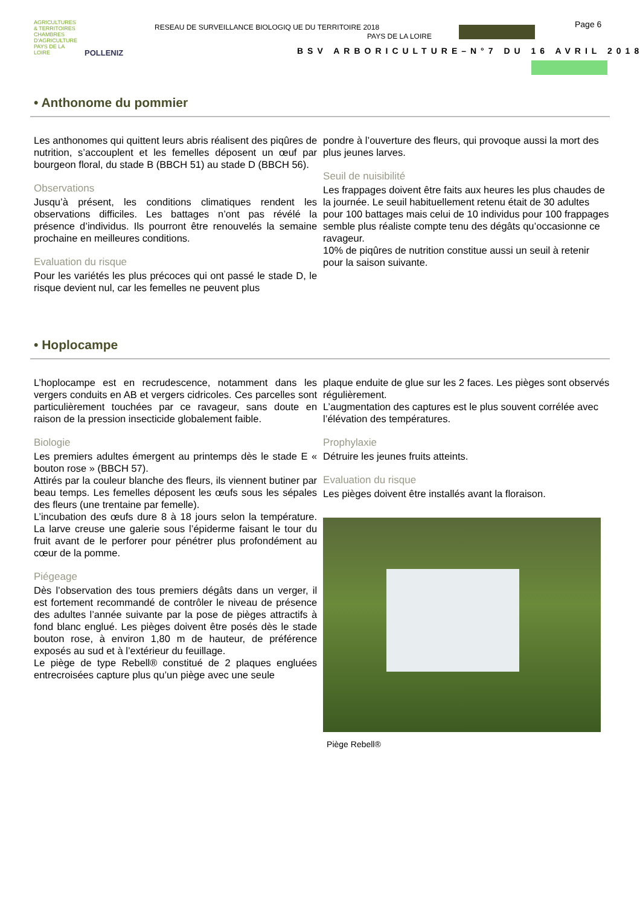AGRICULTURES & TERRITOIRES CHAMBRES D'AGRICULTURE PAYS DE LA LOIRE
POLLENIZ
RESEAU DE SURVEILLANCE BIOLOGIQ UE DU TERRITOIRE 2018
PAYS DE LA LOIRE
Page 6
BSV ARBORICULTURE–N°7 DU 16 AVRIL 2018
• Anthonome du pommier
Les anthonomes qui quittent leurs abris réalisent des piqûres de nutrition, s’accouplent et les femelles déposent un œuf par bourgeon floral, du stade B (BBCH 51) au stade D (BBCH 56).
Observations
Jusqu’à présent, les conditions climatiques rendent les observations difficiles. Les battages n’ont pas révélé la présence d’individus. Ils pourront être renouvelés la semaine prochaine en meilleures conditions.
Evaluation du risque
Pour les variétés les plus précoces qui ont passé le stade D, le risque devient nul, car les femelles ne peuvent plus
pondre à l’ouverture des fleurs, qui provoque aussi la mort des plus jeunes larves.
Seuil de nuisibilité
Les frappages doivent être faits aux heures les plus chaudes de la journée. Le seuil habituellement retenu était de 30 adultes pour 100 battages mais celui de 10 individus pour 100 frappages semble plus réaliste compte tenu des dégâts qu’occasionne ce ravageur.
10% de piqûres de nutrition constitue aussi un seuil à retenir pour la saison suivante.
• Hoplocampe
L’hoplocampe est en recrudescence, notamment dans les vergers conduits en AB et vergers cidricoles. Ces parcelles sont particulièrement touchées par ce ravageur, sans doute en raison de la pression insecticide globalement faible.
Biologie
Les premiers adultes émergent au printemps dès le stade E « bouton rose » (BBCH 57).
Attirés par la couleur blanche des fleurs, ils viennent butiner par beau temps. Les femelles déposent les œufs sous les sépales des fleurs (une trentaine par femelle).
L’incubation des œufs dure 8 à 18 jours selon la température. La larve creuse une galerie sous l’épiderme faisant le tour du fruit avant de le perforer pour pénétrer plus profondément au cœur de la pomme.
Piégeage
Dès l’observation des tous premiers dégâts dans un verger, il est fortement recommandé de contrôler le niveau de présence des adultes l’année suivante par la pose de pièges attractifs à fond blanc englué. Les pièges doivent être posés dès le stade bouton rose, à environ 1,80 m de hauteur, de préférence exposés au sud et à l’extérieur du feuillage.
Le piège de type Rebell® constitué de 2 plaques engluées entrecroisées capture plus qu’un piège avec une seule
plaque enduite de glue sur les 2 faces. Les pièges sont observés régulièrement.
L’augmentation des captures est le plus souvent corrélée avec l’élévation des températures.
Prophylaxie
Détruire les jeunes fruits atteints.
Evaluation du risque
Les pièges doivent être installés avant la floraison.
Piège Rebell®